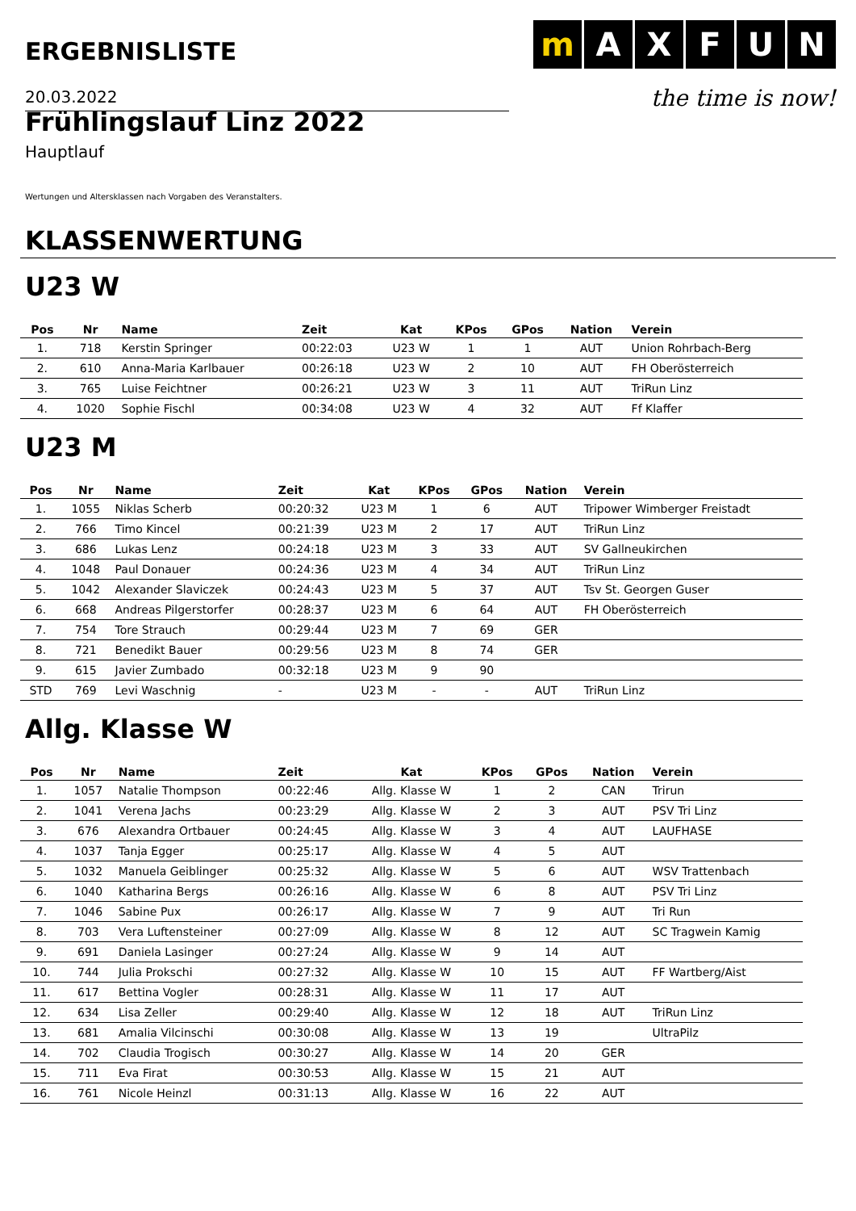ERGEBNISLISTE
m A X F U N
the time is now!
20.03.2022
Frühlingslauf Linz 2022
Hauptlauf
Wertungen und Altersklassen nach Vorgaben des Veranstalters.
KLASSENWERTUNG
U23 W
| Pos | Nr | Name | Zeit | Kat | KPos | GPos | Nation | Verein |
| --- | --- | --- | --- | --- | --- | --- | --- | --- |
| 1. | 718 | Kerstin Springer | 00:22:03 | U23 W | 1 | 1 | AUT | Union Rohrbach-Berg |
| 2. | 610 | Anna-Maria Karlbauer | 00:26:18 | U23 W | 2 | 10 | AUT | FH Oberösterreich |
| 3. | 765 | Luise Feichtner | 00:26:21 | U23 W | 3 | 11 | AUT | TriRun Linz |
| 4. | 1020 | Sophie Fischl | 00:34:08 | U23 W | 4 | 32 | AUT | Ff Klaffer |
U23 M
| Pos | Nr | Name | Zeit | Kat | KPos | GPos | Nation | Verein |
| --- | --- | --- | --- | --- | --- | --- | --- | --- |
| 1. | 1055 | Niklas Scherb | 00:20:32 | U23 M | 1 | 6 | AUT | Tripower Wimberger Freistadt |
| 2. | 766 | Timo Kincel | 00:21:39 | U23 M | 2 | 17 | AUT | TriRun Linz |
| 3. | 686 | Lukas Lenz | 00:24:18 | U23 M | 3 | 33 | AUT | SV Gallneukirchen |
| 4. | 1048 | Paul Donauer | 00:24:36 | U23 M | 4 | 34 | AUT | TriRun Linz |
| 5. | 1042 | Alexander Slaviczek | 00:24:43 | U23 M | 5 | 37 | AUT | Tsv St. Georgen Guser |
| 6. | 668 | Andreas Pilgerstorfer | 00:28:37 | U23 M | 6 | 64 | AUT | FH Oberösterreich |
| 7. | 754 | Tore Strauch | 00:29:44 | U23 M | 7 | 69 | GER | |
| 8. | 721 | Benedikt Bauer | 00:29:56 | U23 M | 8 | 74 | GER | |
| 9. | 615 | Javier Zumbado | 00:32:18 | U23 M | 9 | 90 | | |
| STD | 769 | Levi Waschnig | - | U23 M | - | - | AUT | TriRun Linz |
Allg. Klasse W
| Pos | Nr | Name | Zeit | Kat | KPos | GPos | Nation | Verein |
| --- | --- | --- | --- | --- | --- | --- | --- | --- |
| 1. | 1057 | Natalie Thompson | 00:22:46 | Allg. Klasse W | 1 | 2 | CAN | Trirun |
| 2. | 1041 | Verena Jachs | 00:23:29 | Allg. Klasse W | 2 | 3 | AUT | PSV Tri Linz |
| 3. | 676 | Alexandra Ortbauer | 00:24:45 | Allg. Klasse W | 3 | 4 | AUT | LAUFHASE |
| 4. | 1037 | Tanja Egger | 00:25:17 | Allg. Klasse W | 4 | 5 | AUT | |
| 5. | 1032 | Manuela Geiblinger | 00:25:32 | Allg. Klasse W | 5 | 6 | AUT | WSV Trattenbach |
| 6. | 1040 | Katharina Bergs | 00:26:16 | Allg. Klasse W | 6 | 8 | AUT | PSV Tri Linz |
| 7. | 1046 | Sabine Pux | 00:26:17 | Allg. Klasse W | 7 | 9 | AUT | Tri Run |
| 8. | 703 | Vera Luftensteiner | 00:27:09 | Allg. Klasse W | 8 | 12 | AUT | SC Tragwein Kamig |
| 9. | 691 | Daniela Lasinger | 00:27:24 | Allg. Klasse W | 9 | 14 | AUT | |
| 10. | 744 | Julia Prokschi | 00:27:32 | Allg. Klasse W | 10 | 15 | AUT | FF Wartberg/Aist |
| 11. | 617 | Bettina Vogler | 00:28:31 | Allg. Klasse W | 11 | 17 | AUT | |
| 12. | 634 | Lisa Zeller | 00:29:40 | Allg. Klasse W | 12 | 18 | AUT | TriRun Linz |
| 13. | 681 | Amalia Vilcinschi | 00:30:08 | Allg. Klasse W | 13 | 19 | | UltraPilz |
| 14. | 702 | Claudia Trogisch | 00:30:27 | Allg. Klasse W | 14 | 20 | GER | |
| 15. | 711 | Eva Firat | 00:30:53 | Allg. Klasse W | 15 | 21 | AUT | |
| 16. | 761 | Nicole Heinzl | 00:31:13 | Allg. Klasse W | 16 | 22 | AUT | |